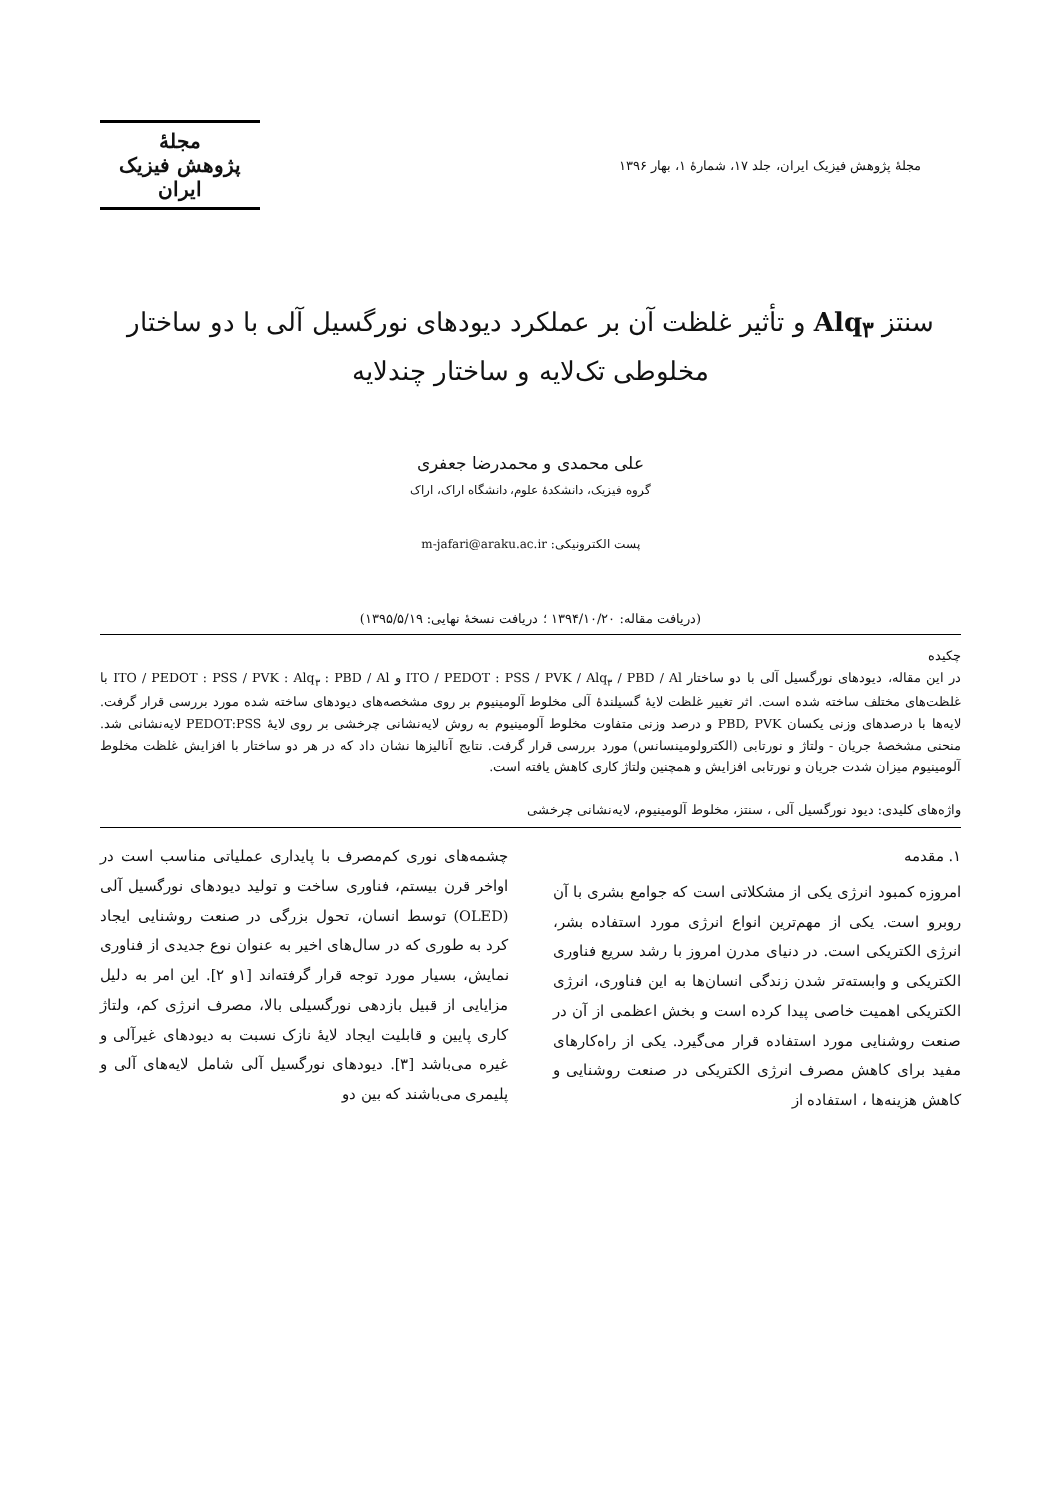مجلهٔ پژوهش فیزیک ایران، جلد ۱۷، شمارهٔ ۱، بهار ۱۳۹۶
مجلهٔ
پژوهش فیزیک
ایران
سنتز Alq<sub>۳</sub> و تأثیر غلظت آن بر عملکرد دیودهای نورگسیل آلی با دو ساختار
مخلوطی تک‌لایه و ساختار چندلایه
علی محمدی و محمدرضا جعفری
گروه فیزیک، دانشکدهٔ علوم، دانشگاه اراک، اراک
پست الکترونیکی: m-jafari@araku.ac.ir
(دریافت مقاله: ۱۳۹۴/۱۰/۲۰ ؛ دریافت نسخهٔ نهایی: ۱۳۹۵/۵/۱۹)
چکیده
در این مقاله، دیودهای نورگسیل آلی با دو ساختار ITO / PEDOT : PSS / PVK / Alq<sub>۳</sub> / PBD / Al و ITO / PEDOT : PSS / PVK : Alq<sub>۳</sub> : PBD / Al با غلظت‌های مختلف ساخته شده است. اثر تغییر غلظت لایهٔ گسیلندهٔ آلی مخلوط آلومینیوم بر روی مشخصه‌های دیودهای ساخته شده مورد بررسی قرار گرفت. لایه‌ها با درصدهای وزنی یکسان PBD, PVK و درصد وزنی متفاوت مخلوط آلومینیوم به روش لایه‌نشانی چرخشی بر روی لایهٔ PEDOT:PSS لایه‌نشانی شد. منحنی مشخصهٔ جریان - ولتاژ و نورتابی (الکترولومینسانس) مورد بررسی قرار گرفت. نتایج آنالیزها نشان داد که در هر دو ساختار با افزایش غلظت مخلوط آلومینیوم میزان شدت جریان و نورتابی افزایش و همچنین ولتاژ کاری کاهش یافته است.
واژه‌های کلیدی: دیود نورگسیل آلی ، سنتز، مخلوط آلومینیوم، لایه‌نشانی چرخشی
۱. مقدمه
امروزه کمبود انرژی یکی از مشکلاتی است که جوامع بشری با آن روبرو است. یکی از مهم‌ترین انواع انرژی مورد استفاده بشر، انرژی الکتریکی است. در دنیای مدرن امروز با رشد سریع فناوری الکتریکی و وابسته‌تر شدن زندگی انسان‌ها به این فناوری، انرژی الکتریکی اهمیت خاصی پیدا کرده است و بخش اعظمی از آن در صنعت روشنایی مورد استفاده قرار می‌گیرد. یکی از راه‌کارهای مفید برای کاهش مصرف انرژی الکتریکی در صنعت روشنایی و کاهش هزینه‌ها ، استفاده از
چشمه‌های نوری کم‌مصرف با پایداری عملیاتی مناسب است در اواخر قرن بیستم، فناوری ساخت و تولید دیودهای نورگسیل آلی (OLED) توسط انسان، تحول بزرگی در صنعت روشنایی ایجاد کرد به طوری که در سال‌های اخیر به عنوان نوع جدیدی از فناوری نمایش، بسیار مورد توجه قرار گرفته‌اند [۱و ۲]. این امر به دلیل مزایایی از قبیل بازدهی نورگسیلی بالا، مصرف انرژی کم، ولتاژ کاری پایین و قابلیت ایجاد لایهٔ نازک نسبت به دیودهای غیرآلی و غیره می‌باشد [۳]. دیودهای نورگسیل آلی شامل لایه‌های آلی و پلیمری می‌باشند که بین دو